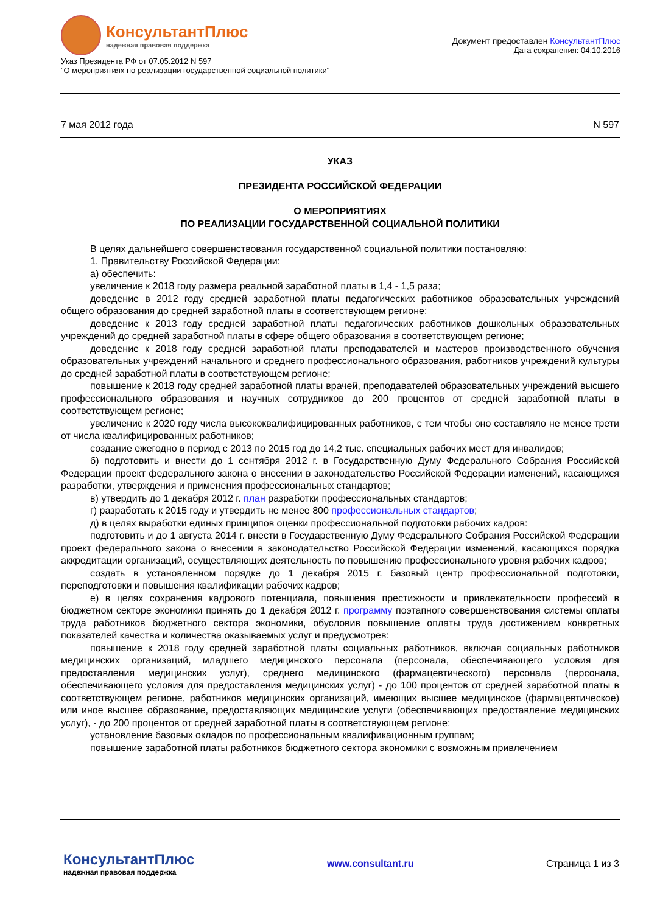КонсультантПлюс
надежная правовая поддержка
Указ Президента РФ от 07.05.2012 N 597
"О мероприятиях по реализации государственной социальной политики"
Документ предоставлен КонсультантПлюс
Дата сохранения: 04.10.2016
7 мая 2012 года N 597
УКАЗ
ПРЕЗИДЕНТА РОССИЙСКОЙ ФЕДЕРАЦИИ
О МЕРОПРИЯТИЯХ
ПО РЕАЛИЗАЦИИ ГОСУДАРСТВЕННОЙ СОЦИАЛЬНОЙ ПОЛИТИКИ
В целях дальнейшего совершенствования государственной социальной политики постановляю:
1. Правительству Российской Федерации:
а) обеспечить:
увеличение к 2018 году размера реальной заработной платы в 1,4 - 1,5 раза;
доведение в 2012 году средней заработной платы педагогических работников образовательных учреждений общего образования до средней заработной платы в соответствующем регионе;
доведение к 2013 году средней заработной платы педагогических работников дошкольных образовательных учреждений до средней заработной платы в сфере общего образования в соответствующем регионе;
доведение к 2018 году средней заработной платы преподавателей и мастеров производственного обучения образовательных учреждений начального и среднего профессионального образования, работников учреждений культуры до средней заработной платы в соответствующем регионе;
повышение к 2018 году средней заработной платы врачей, преподавателей образовательных учреждений высшего профессионального образования и научных сотрудников до 200 процентов от средней заработной платы в соответствующем регионе;
увеличение к 2020 году числа высококвалифицированных работников, с тем чтобы оно составляло не менее трети от числа квалифицированных работников;
создание ежегодно в период с 2013 по 2015 год до 14,2 тыс. специальных рабочих мест для инвалидов;
б) подготовить и внести до 1 сентября 2012 г. в Государственную Думу Федерального Собрания Российской Федерации проект федерального закона о внесении в законодательство Российской Федерации изменений, касающихся разработки, утверждения и применения профессиональных стандартов;
в) утвердить до 1 декабря 2012 г. план разработки профессиональных стандартов;
г) разработать к 2015 году и утвердить не менее 800 профессиональных стандартов;
д) в целях выработки единых принципов оценки профессиональной подготовки рабочих кадров:
подготовить и до 1 августа 2014 г. внести в Государственную Думу Федерального Собрания Российской Федерации проект федерального закона о внесении в законодательство Российской Федерации изменений, касающихся порядка аккредитации организаций, осуществляющих деятельность по повышению профессионального уровня рабочих кадров;
создать в установленном порядке до 1 декабря 2015 г. базовый центр профессиональной подготовки, переподготовки и повышения квалификации рабочих кадров;
е) в целях сохранения кадрового потенциала, повышения престижности и привлекательности профессий в бюджетном секторе экономики принять до 1 декабря 2012 г. программу поэтапного совершенствования системы оплаты труда работников бюджетного сектора экономики, обусловив повышение оплаты труда достижением конкретных показателей качества и количества оказываемых услуг и предусмотрев:
повышение к 2018 году средней заработной платы социальных работников, включая социальных работников медицинских организаций, младшего медицинского персонала (персонала, обеспечивающего условия для предоставления медицинских услуг), среднего медицинского (фармацевтического) персонала (персонала, обеспечивающего условия для предоставления медицинских услуг) - до 100 процентов от средней заработной платы в соответствующем регионе, работников медицинских организаций, имеющих высшее медицинское (фармацевтическое) или иное высшее образование, предоставляющих медицинские услуги (обеспечивающих предоставление медицинских услуг), - до 200 процентов от средней заработной платы в соответствующем регионе;
установление базовых окладов по профессиональным квалификационным группам;
повышение заработной платы работников бюджетного сектора экономики с возможным привлечением
КонсультантПлюс
надежная правовая поддержка
www.consultant.ru Страница 1 из 3